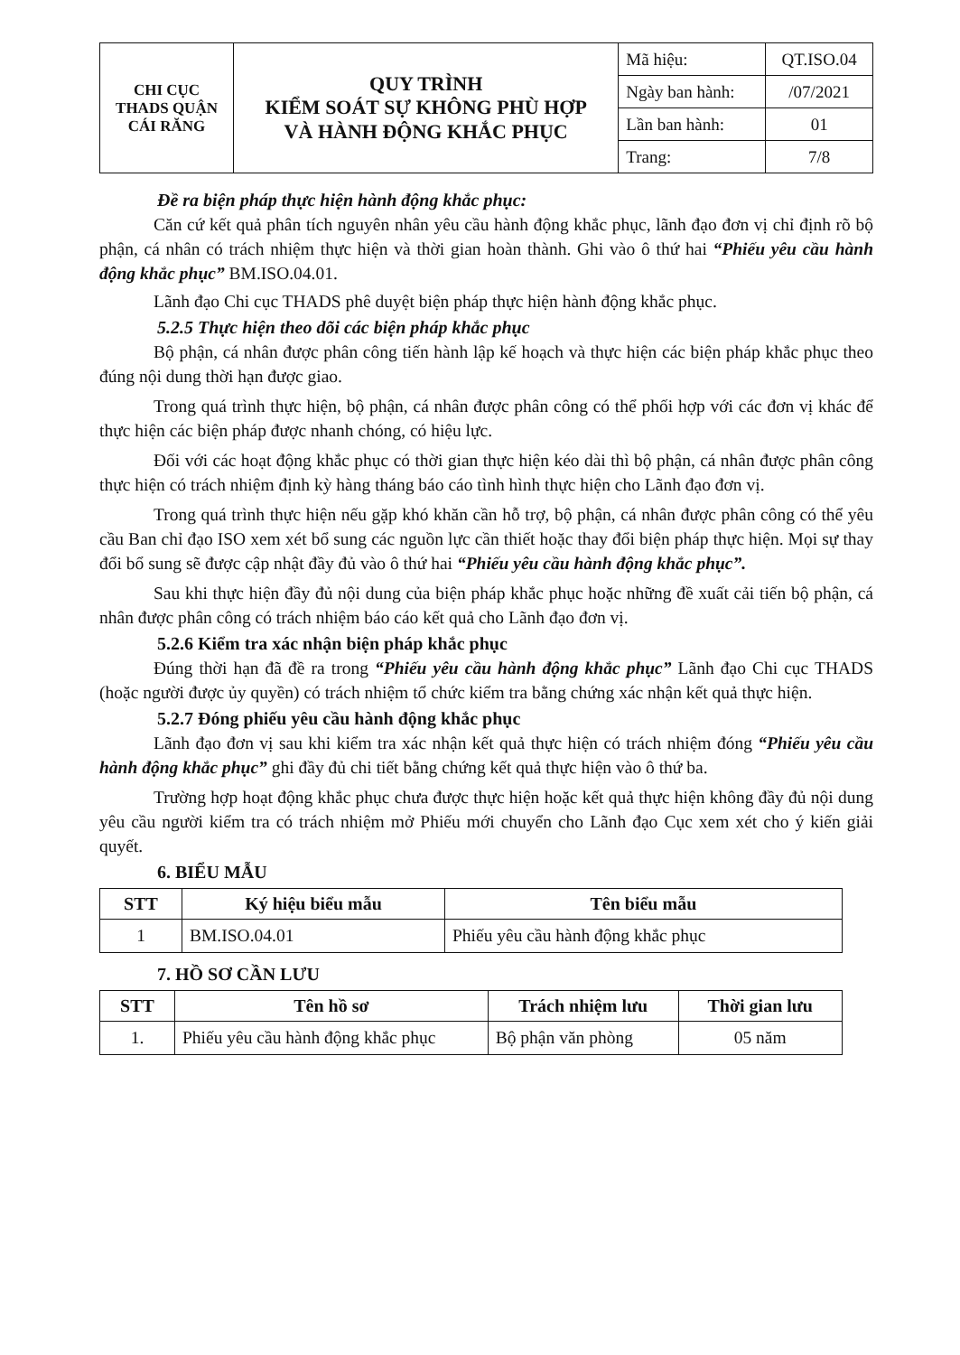| CHI CỤC THADS QUẬN CÁI RĂNG | QUY TRÌNH KIỂM SOÁT SỰ KHÔNG PHÙ HỢP VÀ HÀNH ĐỘNG KHẮC PHỤC | Mã hiệu: | QT.ISO.04 |
| | | Ngày ban hành: | /07/2021 |
| | | Lần ban hành: | 01 |
| | | Trang: | 7/8 |
Đề ra biện pháp thực hiện hành động khắc phục:
Căn cứ kết quả phân tích nguyên nhân yêu cầu hành động khắc phục, lãnh đạo đơn vị chỉ định rõ bộ phận, cá nhân có trách nhiệm thực hiện và thời gian hoàn thành. Ghi vào ô thứ hai “Phiếu yêu cầu hành động khắc phục” BM.ISO.04.01.
Lãnh đạo Chi cục THADS phê duyệt biện pháp thực hiện hành động khắc phục.
5.2.5 Thực hiện theo dõi các biện pháp khắc phục
Bộ phận, cá nhân được phân công tiến hành lập kế hoạch và thực hiện các biện pháp khắc phục theo đúng nội dung thời hạn được giao.
Trong quá trình thực hiện, bộ phận, cá nhân được phân công có thể phối hợp với các đơn vị khác để thực hiện các biện pháp được nhanh chóng, có hiệu lực.
Đối với các hoạt động khắc phục có thời gian thực hiện kéo dài thì bộ phận, cá nhân được phân công thực hiện có trách nhiệm định kỳ hàng tháng báo cáo tình hình thực hiện cho Lãnh đạo đơn vị.
Trong quá trình thực hiện nếu gặp khó khăn cần hỗ trợ, bộ phận, cá nhân được phân công có thể yêu cầu Ban chỉ đạo ISO xem xét bổ sung các nguồn lực cần thiết hoặc thay đổi biện pháp thực hiện. Mọi sự thay đổi bổ sung sẽ được cập nhật đầy đủ vào ô thứ hai “Phiếu yêu cầu hành động khắc phục”.
Sau khi thực hiện đầy đủ nội dung của biện pháp khắc phục hoặc những đề xuất cải tiến bộ phận, cá nhân được phân công có trách nhiệm báo cáo kết quả cho Lãnh đạo đơn vị.
5.2.6 Kiểm tra xác nhận biện pháp khắc phục
Đúng thời hạn đã đề ra trong “Phiếu yêu cầu hành động khắc phục” Lãnh đạo Chi cục THADS (hoặc người được ủy quyền) có trách nhiệm tổ chức kiểm tra bằng chứng xác nhận kết quả thực hiện.
5.2.7 Đóng phiếu yêu cầu hành động khắc phục
Lãnh đạo đơn vị sau khi kiểm tra xác nhận kết quả thực hiện có trách nhiệm đóng “Phiếu yêu cầu hành động khắc phục” ghi đầy đủ chi tiết bằng chứng kết quả thực hiện vào ô thứ ba.
Trường hợp hoạt động khắc phục chưa được thực hiện hoặc kết quả thực hiện không đầy đủ nội dung yêu cầu người kiểm tra có trách nhiệm mở Phiếu mới chuyển cho Lãnh đạo Cục xem xét cho ý kiến giải quyết.
6. BIỂU MẪU
| STT | Ký hiệu biểu mẫu | Tên biểu mẫu |
| --- | --- | --- |
| 1 | BM.ISO.04.01 | Phiếu yêu cầu hành động khắc phục |
7. HỒ SƠ CẦN LƯU
| STT | Tên hồ sơ | Trách nhiệm lưu | Thời gian lưu |
| --- | --- | --- | --- |
| 1. | Phiếu yêu cầu hành động khắc phục | Bộ phận văn phòng | 05 năm |